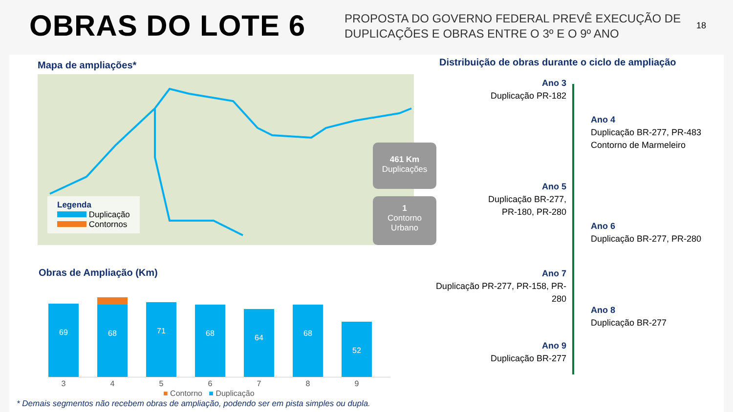OBRAS DO LOTE 6
PROPOSTA DO GOVERNO FEDERAL PREVÊ EXECUÇÃO DE DUPLICAÇÕES E OBRAS ENTRE O 3º E O 9º ANO
18
Mapa de ampliações*
Distribuição de obras durante o ciclo de ampliação
Legenda
Duplicação
Contornos
461 Km
Duplicações
1
Contorno
Urbano
Obras de Ampliação (Km)
69
68
71
68
64
68
52
3456789
■ Contorno ■ Duplicação
* Demais segmentos não recebem obras de ampliação, podendo ser em pista simples ou dupla.
Ano 3
Duplicação PR-182
Ano 5
Duplicação BR-277,
PR-180, PR-280
Ano 7
Duplicação PR-277, PR-158, PR-280
Ano 9
Duplicação BR-277
Ano 4
Duplicação BR-277, PR-483
Contorno de Marmeleiro
Ano 6
Duplicação BR-277, PR-280
Ano 8
Duplicação BR-277